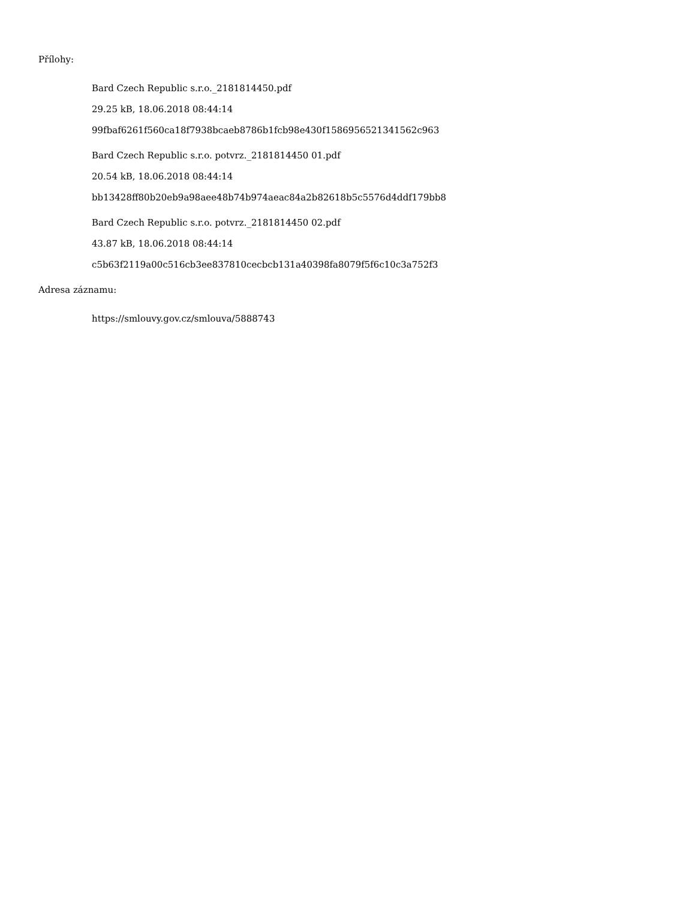Přílohy:
Bard Czech Republic s.r.o._2181814450.pdf
29.25 kB, 18.06.2018 08:44:14
99fbaf6261f560ca18f7938bcaeb8786b1fcb98e430f1586956521341562c963
Bard Czech Republic s.r.o. potvrz._2181814450 01.pdf
20.54 kB, 18.06.2018 08:44:14
bb13428ff80b20eb9a98aee48b74b974aeac84a2b82618b5c5576d4ddf179bb8
Bard Czech Republic s.r.o. potvrz._2181814450 02.pdf
43.87 kB, 18.06.2018 08:44:14
c5b63f2119a00c516cb3ee837810cecbcb131a40398fa8079f5f6c10c3a752f3
Adresa záznamu:
https://smlouvy.gov.cz/smlouva/5888743